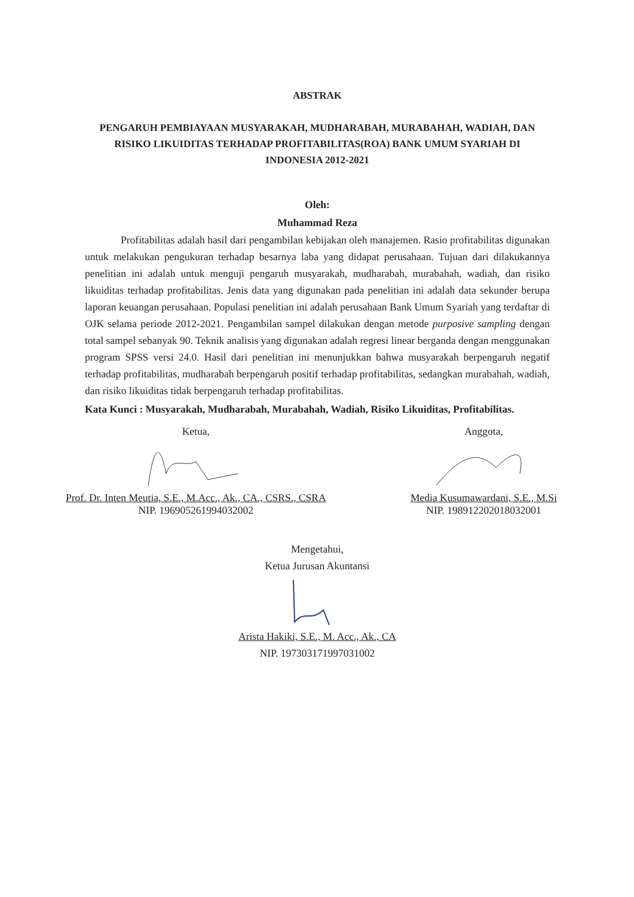ABSTRAK
PENGARUH PEMBIAYAAN MUSYARAKAH, MUDHARABAH, MURABAHAH, WADIAH, DAN RISIKO LIKUIDITAS TERHADAP PROFITABILITAS(ROA) BANK UMUM SYARIAH DI INDONESIA 2012-2021
Oleh:
Muhammad Reza
Profitabilitas adalah hasil dari pengambilan kebijakan oleh manajemen. Rasio profitabilitas digunakan untuk melakukan pengukuran terhadap besarnya laba yang didapat perusahaan. Tujuan dari dilakukannya penelitian ini adalah untuk menguji pengaruh musyarakah, mudharabah, murabahah, wadiah, dan risiko likuiditas terhadap profitabilitas. Jenis data yang digunakan pada penelitian ini adalah data sekunder berupa laporan keuangan perusahaan. Populasi penelitian ini adalah perusahaan Bank Umum Syariah yang terdaftar di OJK selama periode 2012-2021. Pengambilan sampel dilakukan dengan metode purposive sampling dengan total sampel sebanyak 90. Teknik analisis yang digunakan adalah regresi linear berganda dengan menggunakan program SPSS versi 24.0. Hasil dari penelitian ini menunjukkan bahwa musyarakah berpengaruh negatif terhadap profitabilitas, mudharabah berpengaruh positif terhadap profitabilitas, sedangkan murabahah, wadiah, dan risiko likuiditas tidak berpengaruh terhadap profitabilitas.
Kata Kunci : Musyarakah, Mudharabah, Murabahah, Wadiah, Risiko Likuiditas, Profitabilitas.
Ketua,Prof. Dr. Inten Meutia, S.E., M.Acc., Ak., CA., CSRS., CSRA
NIP. 196905261994032002
Anggota,Media Kusumawardani, S.E., M.Si
NIP. 198912202018032001
Mengetahui,
Ketua Jurusan AkuntansiArista Hakiki, S.E., M. Acc., Ak., CA
NIP. 197303171997031002